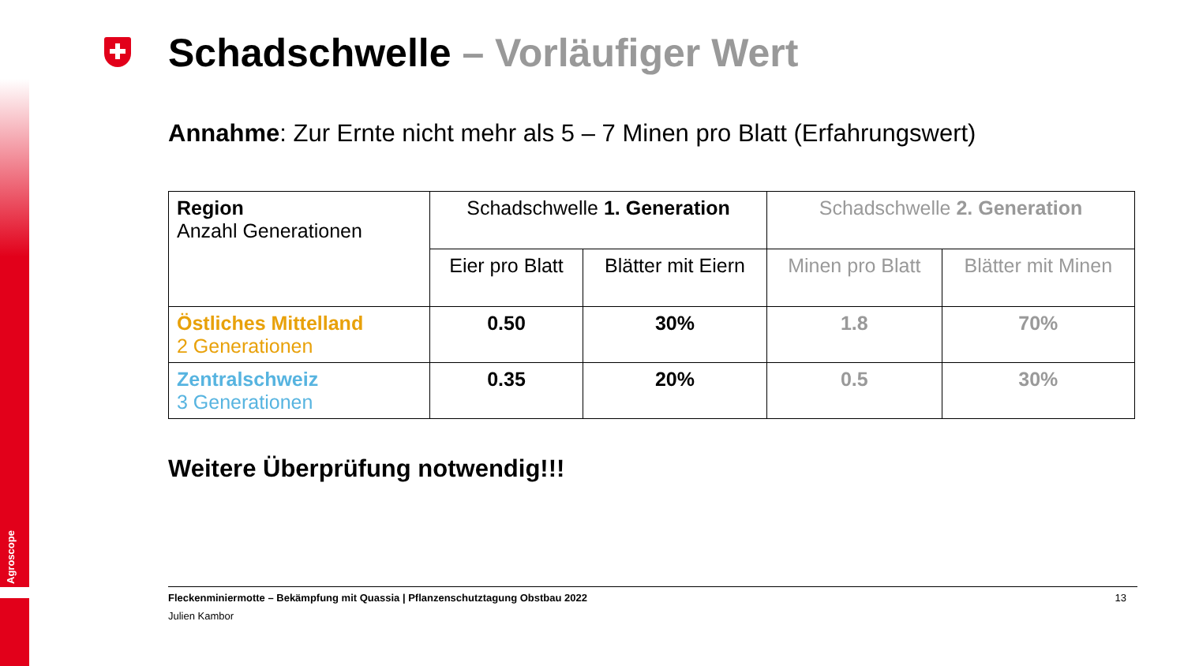Agroscope
Schadschwelle – Vorläufiger Wert
Annahme: Zur Ernte nicht mehr als 5 – 7 Minen pro Blatt (Erfahrungswert)
| Region Anzahl Generationen | Schadschwelle 1. Generation | | Schadschwelle 2. Generation | |
| --- | --- | --- | --- | --- |
| | Eier pro Blatt | Blätter mit Eiern | Minen pro Blatt | Blätter mit Minen |
| Östliches Mittelland 2 Generationen | 0.50 | 30% | 1.8 | 70% |
| Zentralschweiz 3 Generationen | 0.35 | 20% | 0.5 | 30% |
Weitere Überprüfung notwendig!!!
Fleckenminiermotte – Bekämpfung mit Quassia | Pflanzenschutztagung Obstbau 2022 13
Julien Kambor